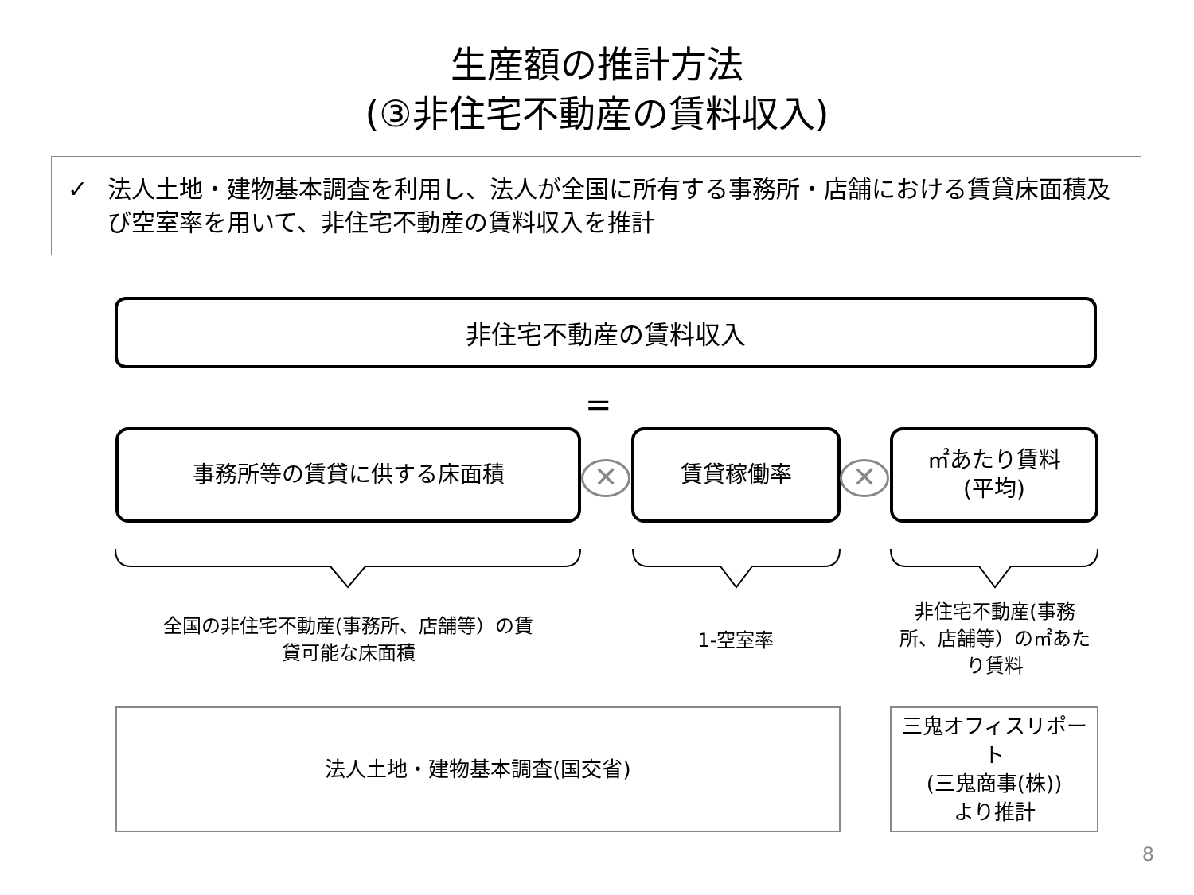生産額の推計方法
(③非住宅不動産の賃料収入)
✓ 法人土地・建物基本調査を利用し、法人が全国に所有する事務所・店舗における賃貸床面積及び空室率を用いて、非住宅不動産の賃料収入を推計
非住宅不動産の賃料収入
=
事務所等の賃貸に供する床面積
✕
賃貸稼働率
✕
㎡あたり賃料
(平均)
全国の非住宅不動産(事務所、店舗等）の賃
貸可能な床面積
1-空室率
非住宅不動産(事務
所、店舗等）の㎡あた
り賃料
法人土地・建物基本調査(国交省)
三鬼オフィスリポート
(三鬼商事(株))
より推計
8